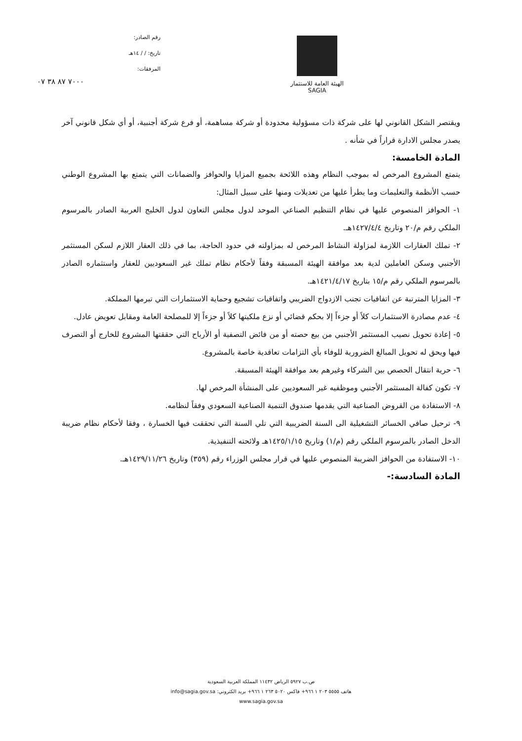رقم الصادر:
تاريخ: / / ١٤هـ
المرفقات:
٧٠٠٠ ٨٧ ٣٨ ٠٧
الهيئة العامة للاستثمار
SAGIA
ويقتصر الشكل القانوني لها على شركة ذات مسؤولية محدودة أو شركة مساهمة، أو فرع شركة أجنبية، أو أي شكل قانوني آخر يصدر مجلس الادارة قراراً في شأنه .
المادة الخامسة:
يتمتع المشروع المرخص له بموجب النظام وهذه اللائحة بجميع المزايا والحوافز والضمانات التي يتمتع بها المشروع الوطني حسب الأنظمة والتعليمات وما يطرأ عليها من تعديلات ومنها على سبيل المثال:
١- الحوافز المنصوص عليها في نظام التنظيم الصناعي الموحد لدول مجلس التعاون لدول الخليج العربية الصادر بالمرسوم الملكي رقم م/٢٠ وتاريخ ١٤٢٧/٤/٤هـ.
٢- تملك العقارات اللازمة لمزاولة النشاط المرخص له بمزاولته في حدود الحاجة، بما في ذلك العقار اللازم لسكن المستثمر الأجنبي وسكن العاملين لدية بعد موافقة الهيئة المسبقة وفقاً لأحكام نظام تملك غير السعوديين للعقار واستثماره الصادر بالمرسوم الملكي رقم م/١٥ بتاريخ ١٤٢١/٤/١٧هـ.
٣- المزايا المترتبة عن اتفاقيات تجنب الازدواج الضريبي واتفاقيات تشجيع وحماية الاستثمارات التي تبرمها المملكة.
٤- عدم مصادرة الاستثمارات كلاً أو جزءاً إلا بحكم قضائي أو نزع ملكيتها كلاً أو جزءاً إلا للمصلحة العامة ومقابل تعويض عادل.
٥- إعادة تحويل نصيب المستثمر الأجنبي من بيع حصته أو من فائض التصفية أو الأرباح التي حققتها المشروع للخارج أو التصرف فيها ويحق له تحويل المبالغ الضرورية للوفاء بأي التزامات تعاقدية خاصة بالمشروع.
٦- حرية انتقال الحصص بين الشركاء وغيرهم بعد موافقة الهيئة المسبقة.
٧- تكون كفالة المستثمر الأجنبي وموظفيه غير السعوديين على المنشأة المرخص لها.
٨- الاستفادة من القروض الصناعية التي يقدمها صندوق التنمية الصناعية السعودي وفقاً لنظامه.
٩- ترحيل صافي الخسائر التشغيلية الى السنة الضريبية التي تلي السنة التي تحققت فيها الخسارة ، وفقا لأحكام نظام ضريبة الدخل الصادر بالمرسوم الملكي رقم (م/١) وتاريخ ١٤٢٥/١/١٥هـ ولائحته التنفيذية.
١٠- الاستفادة من الحوافز الضريبة المنصوص عليها في قرار مجلس الوزراء رقم (٣٥٩) وتاريخ ١٤٢٩/١١/٢٦هـ.
المادة السادسة:-
ص.ب ٥٩٢٧ الرياض ١١٤٣٢ المملكة العربية السعودية
هاتف ٥٥٥٥ ٢٠٣ ١ ٩٦٦+ فاكس ٥٠٢٠ ٢٦٣ ١ ٩٦٦+ بريد الكتروني: info@sagia.gov.sa
www.sagia.gov.sa